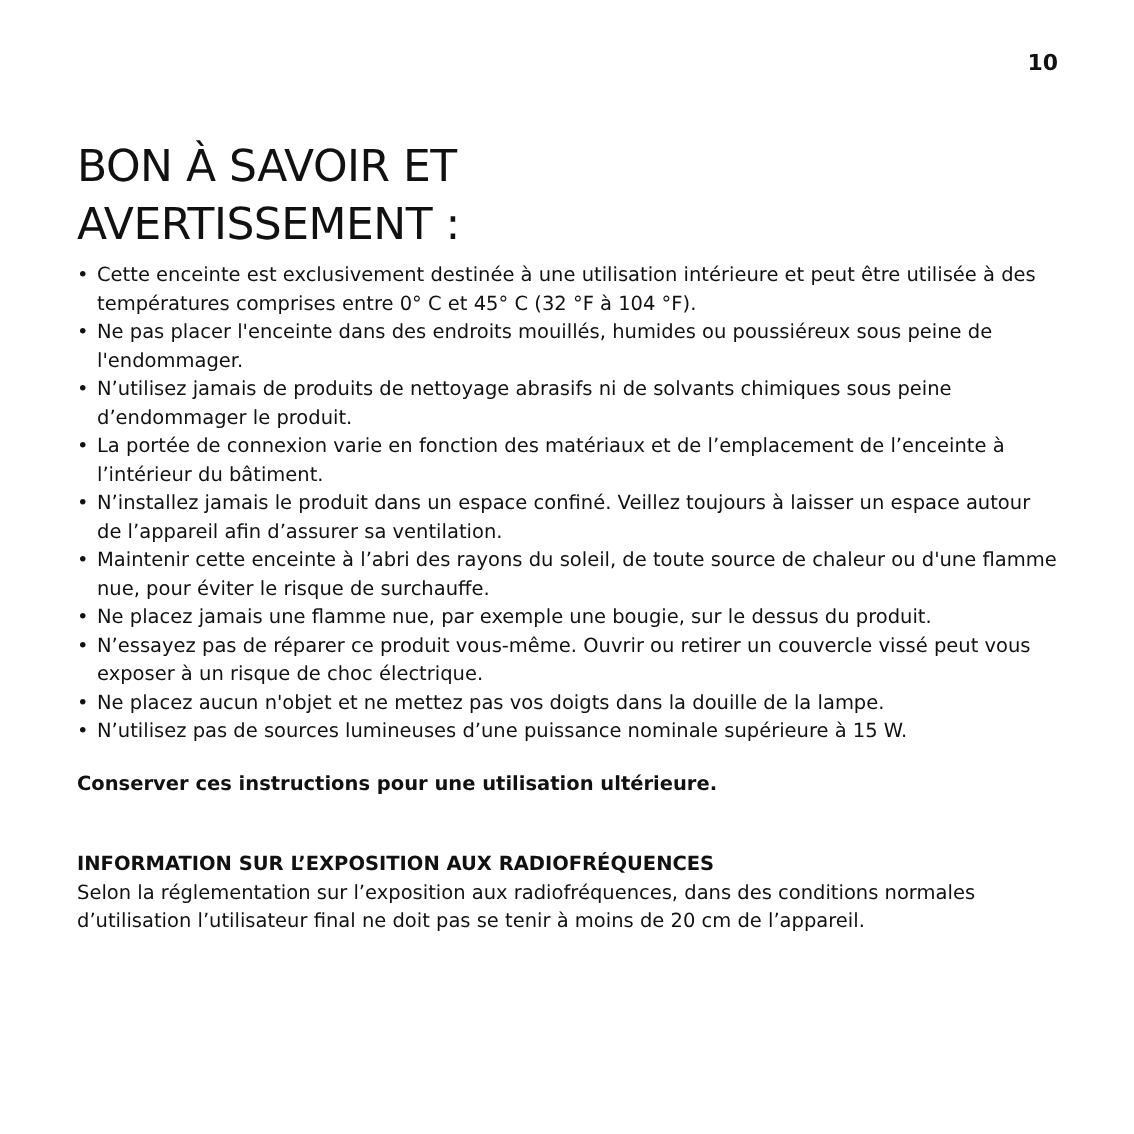10
BON À SAVOIR ET
AVERTISSEMENT :
• Cette enceinte est exclusivement destinée à une utilisation intérieure et peut être utilisée à des températures comprises entre 0° C et 45° C (32 °F à 104 °F).
• Ne pas placer l'enceinte dans des endroits mouillés, humides ou poussiéreux sous peine de l'endommager.
• N’utilisez jamais de produits de nettoyage abrasifs ni de solvants chimiques sous peine d’endommager le produit.
• La portée de connexion varie en fonction des matériaux et de l’emplacement de l’enceinte à l’intérieur du bâtiment.
• N’installez jamais le produit dans un espace confiné. Veillez toujours à laisser un espace autour de l’appareil afin d’assurer sa ventilation.
• Maintenir cette enceinte à l’abri des rayons du soleil, de toute source de chaleur ou d'une flamme nue, pour éviter le risque de surchauffe.
• Ne placez jamais une flamme nue, par exemple une bougie, sur le dessus du produit.
• N’essayez pas de réparer ce produit vous-même. Ouvrir ou retirer un couvercle vissé peut vous exposer à un risque de choc électrique.
• Ne placez aucun n'objet et ne mettez pas vos doigts dans la douille de la lampe.
• N’utilisez pas de sources lumineuses d’une puissance nominale supérieure à 15 W.
Conserver ces instructions pour une utilisation ultérieure.
INFORMATION SUR L’EXPOSITION AUX RADIOFRÉQUENCES
Selon la réglementation sur l’exposition aux radiofréquences, dans des conditions normales d’utilisation l’utilisateur final ne doit pas se tenir à moins de 20 cm de l’appareil.